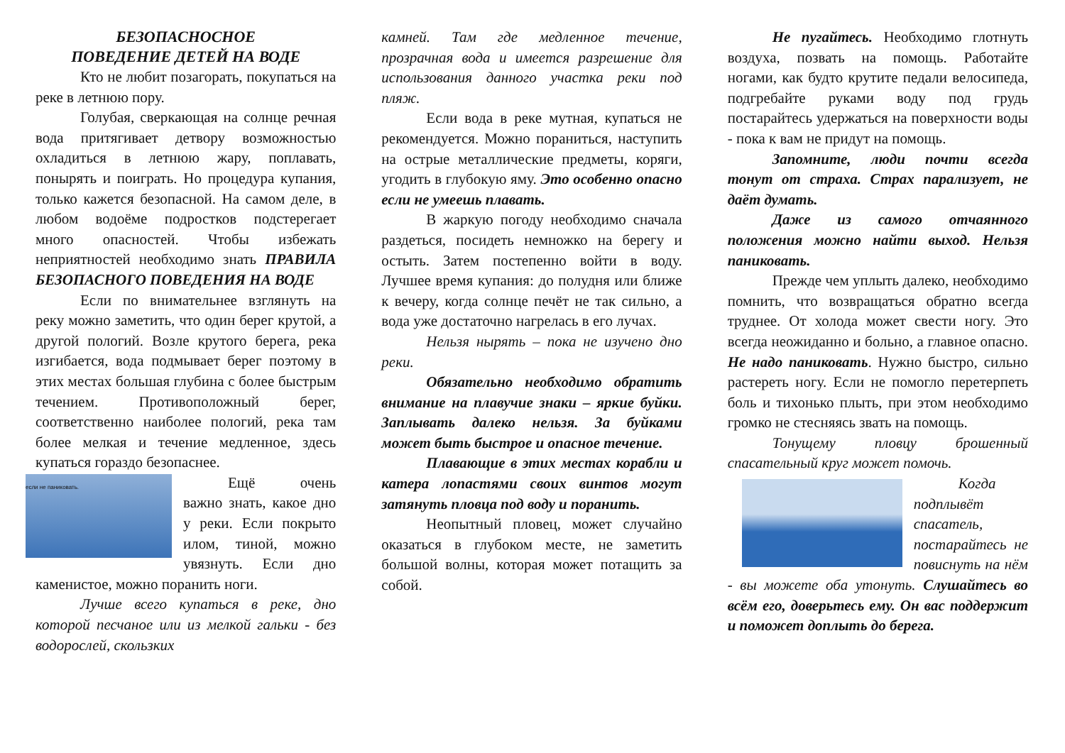БЕЗОПАСНОСНОЕ
ПОВЕДЕНИЕ ДЕТЕЙ НА ВОДЕ
Кто не любит позагорать, покупаться на реке в летнюю пору.
Голубая, сверкающая на солнце речная вода притягивает детвору возможностью охладиться в летнюю жару, поплавать, понырять и поиграть. Но процедура купания, только кажется безопасной. На самом деле, в любом водоёме подростков подстерегает много опасностей. Чтобы избежать неприятностей необходимо знать ПРАВИЛА БЕЗОПАСНОГО ПОВЕДЕНИЯ НА ВОДЕ
Если по внимательнее взглянуть на реку можно заметить, что один берег крутой, а другой пологий. Возле крутого берега, река изгибается, вода подмывает берег поэтому в этих местах большая глубина с более быстрым течением. Противоположный берег, соответственно наиболее пологий, река там более мелкая и течение медленное, здесь купаться гораздо безопаснее.
если не паниковать.
Ещё очень важно знать, какое дно у реки. Если покрыто илом, тиной, можно увязнуть. Если дно каменистое, можно поранить ноги.
Лучше всего купаться в реке, дно которой песчаное или из мелкой гальки - без водорослей, скользких
камней. Там где медленное течение, прозрачная вода и имеется разрешение для использования данного участка реки под пляж.
Если вода в реке мутная, купаться не рекомендуется. Можно пораниться, наступить на острые металлические предметы, коряги, угодить в глубокую яму. Это особенно опасно если не умеешь плавать.
В жаркую погоду необходимо сначала раздеться, посидеть немножко на берегу и остыть. Затем постепенно войти в воду. Лучшее время купания: до полудня или ближе к вечеру, когда солнце печёт не так сильно, а вода уже достаточно нагрелась в его лучах.
Нельзя нырять – пока не изучено дно реки.
Обязательно необходимо обратить внимание на плавучие знаки – яркие буйки. Заплывать далеко нельзя. За буйками может быть быстрое и опасное течение.
Плавающие в этих местах корабли и катера лопастями своих винтов могут затянуть пловца под воду и поранить.
Неопытный пловец, может случайно оказаться в глубоком месте, не заметить большой волны, которая может потащить за собой.
Не пугайтесь. Необходимо глотнуть воздуха, позвать на помощь. Работайте ногами, как будто крутите педали велосипеда, подгребайте руками воду под грудь постарайтесь удержаться на поверхности воды - пока к вам не придут на помощь.
Запомните, люди почти всегда тонут от страха. Страх парализует, не даёт думать.
Даже из самого отчаянного положения можно найти выход. Нельзя паниковать.
Прежде чем уплыть далеко, необходимо помнить, что возвращаться обратно всегда труднее. От холода может свести ногу. Это всегда неожиданно и больно, а главное опасно. Не надо паниковать. Нужно быстро, сильно растереть ногу. Если не помогло перетерпеть боль и тихонько плыть, при этом необходимо громко не стесняясь звать на помощь.
Тонущему пловцу брошенный спасательный круг может помочь.
Когда подплывёт спасатель, постарайтесь не повиснуть на нём - вы можете оба утонуть. Слушайтесь во всём его, доверьтесь ему. Он вас поддержит и поможет доплыть до берега.